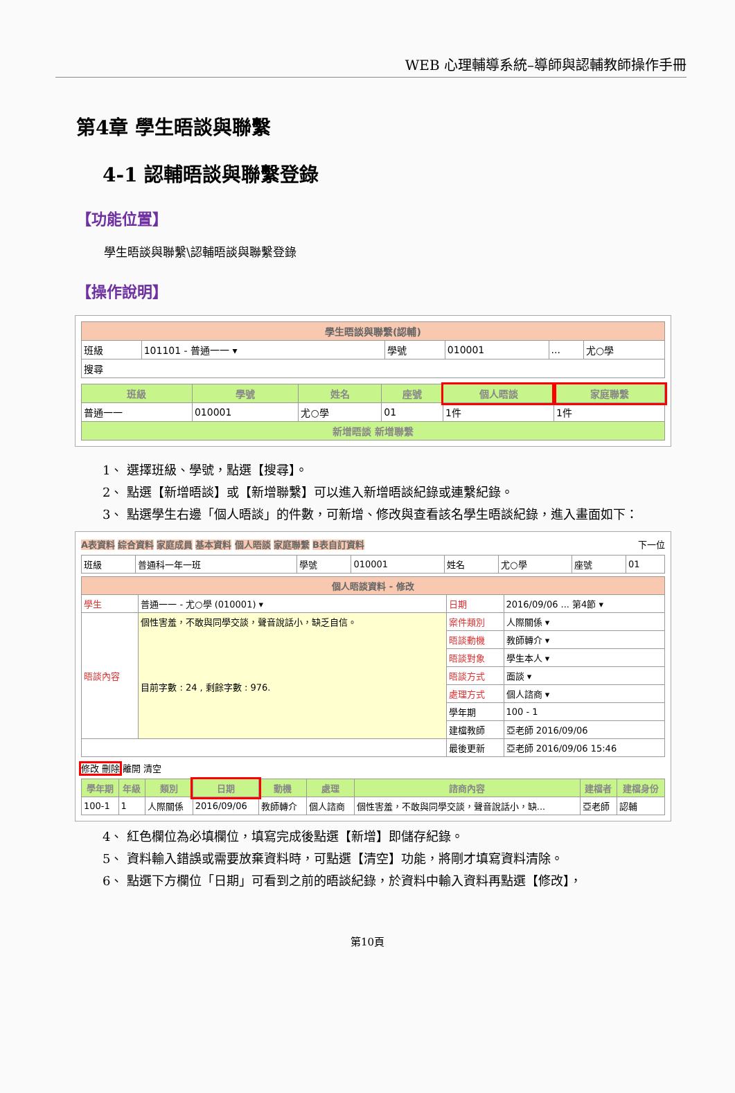WEB 心理輔導系統–導師與認輔教師操作手冊
第4章 學生晤談與聯繫
4-1 認輔晤談與聯繫登錄
【功能位置】
學生晤談與聯繫\認輔晤談與聯繫登錄
【操作說明】
| 學生晤談與聯繫(認輔) | | | | | |
| 班級 | 101101 - 普通一一 ▾ | 學號 | 010001 | ... | 尤○學 |
| 搜尋 | | | | | |
| 班級 | 學號 | 姓名 | 座號 | 個人晤談 | 家庭聯繫 |
| --- | --- | --- | --- | --- | --- |
| 普通一一 | 010001 | 尤○學 | 01 | 1件 | 1件 |
| 新增晤談 新增聯繫 | | | | | |
1、 選擇班級、學號，點選【搜尋】。
2、 點選【新增晤談】或【新增聯繫】可以進入新增晤談紀錄或連繫紀錄。
3、 點選學生右邊「個人晤談」的件數，可新增、修改與查看該名學生晤談紀錄，進入畫面如下：
A表資料 綜合資料 家庭成員 基本資料 個人晤談 家庭聯繫 B表自訂資料 下一位
| 班級 | 普通科一年一班 | 學號 | 010001 | 姓名 | 尤○學 | 座號 | 01 |
| 個人晤談資料 - 修改 | | | |
| 學生 | 普通一一 - 尤○學 (010001) ▾ | 日期 | 2016/09/06 ... 第4節 ▾ |
| 晤談內容 | 個性害羞，不敢與同學交談，聲音說話小，缺乏自信。 目前字數 : 24 , 剩餘字數 : 976. | 案件類別 | 人際關係 ▾ |
| | | 晤談動機 | 教師轉介 ▾ |
| | | 晤談對象 | 學生本人 ▾ |
| | | 晤談方式 | 面談 ▾ |
| | | 處理方式 | 個人諮商 ▾ |
| | | 學年期 | 100 - 1 |
| | | 建檔教師 | 亞老師 2016/09/06 |
| | | 最後更新 | 亞老師 2016/09/06 15:46 |
修改 刪除 離開 清空
| 學年期 | 年級 | 類別 | 日期 | 動機 | 處理 | 諮商內容 | 建檔者 | 建檔身份 |
| --- | --- | --- | --- | --- | --- | --- | --- | --- |
| 100-1 | 1 | 人際關係 | 2016/09/06 | 教師轉介 | 個人諮商 | 個性害羞，不敢與同學交談，聲音說話小，缺... | 亞老師 | 認輔 |
4、 紅色欄位為必填欄位，填寫完成後點選【新增】即儲存紀錄。
5、 資料輸入錯誤或需要放棄資料時，可點選【清空】功能，將剛才填寫資料清除。
6、 點選下方欄位「日期」可看到之前的晤談紀錄，於資料中輸入資料再點選【修改】，
第10頁